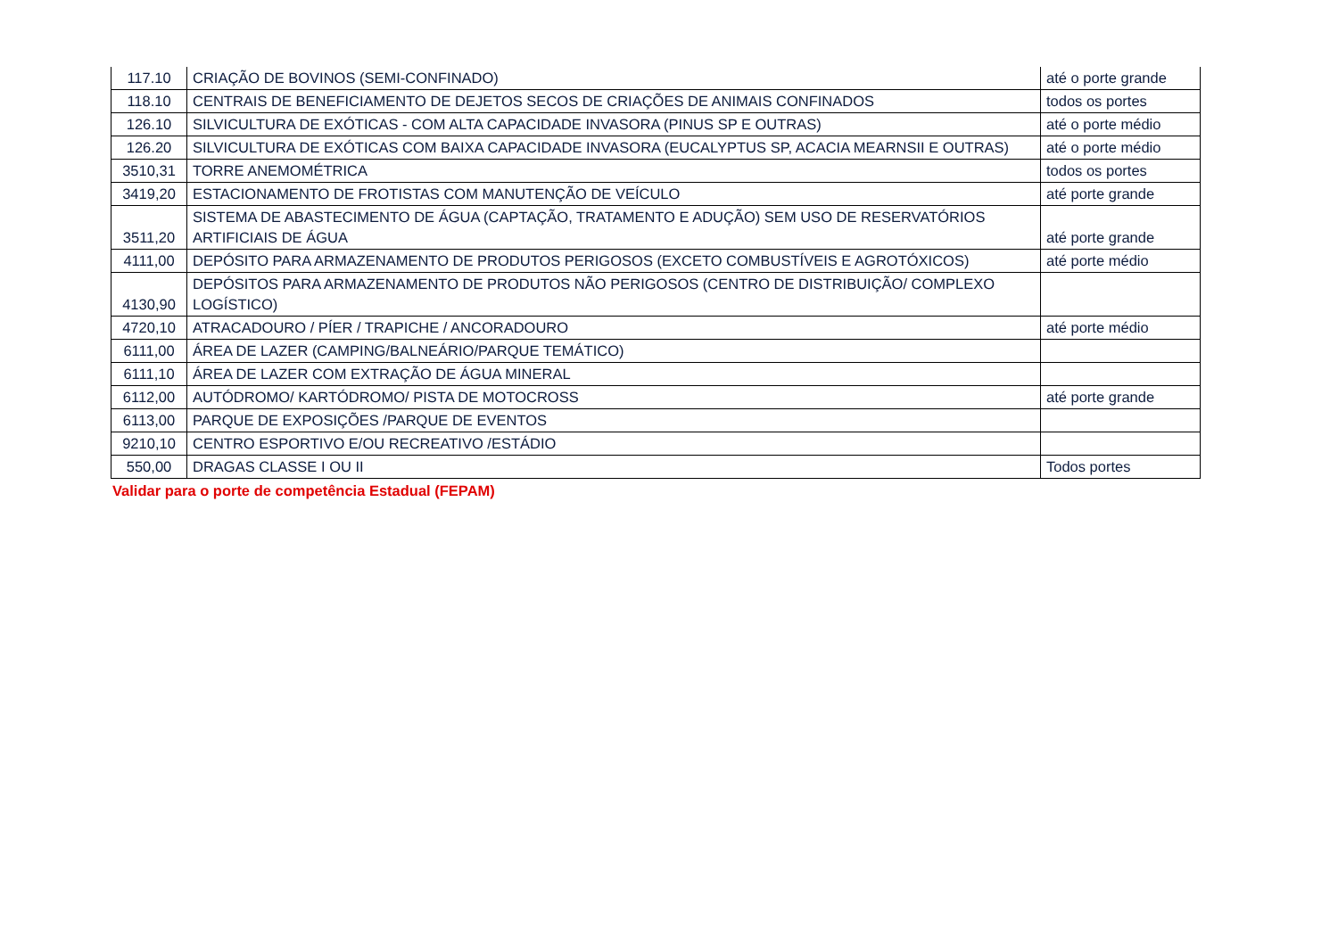| 117.10 | CRIAÇÃO DE BOVINOS (SEMI-CONFINADO) | até o porte grande |
| 118.10 | CENTRAIS DE BENEFICIAMENTO DE DEJETOS SECOS DE CRIAÇÕES DE ANIMAIS CONFINADOS | todos os portes |
| 126.10 | SILVICULTURA DE EXÓTICAS - COM ALTA CAPACIDADE INVASORA (PINUS SP E OUTRAS) | até o porte médio |
| 126.20 | SILVICULTURA DE EXÓTICAS COM BAIXA CAPACIDADE INVASORA (EUCALYPTUS SP, ACACIA MEARNSII E OUTRAS) | até o porte médio |
| 3510,31 | TORRE ANEMOMÉTRICA | todos os portes |
| 3419,20 | ESTACIONAMENTO DE FROTISTAS COM MANUTENÇÃO DE VEÍCULO | até porte grande |
| 3511,20 | SISTEMA DE ABASTECIMENTO DE ÁGUA (CAPTAÇÃO, TRATAMENTO E ADUÇÃO) SEM USO DE RESERVATÓRIOS ARTIFICIAIS DE ÁGUA | até porte grande |
| 4111,00 | DEPÓSITO PARA ARMAZENAMENTO DE PRODUTOS PERIGOSOS (EXCETO COMBUSTÍVEIS E AGROTÓXICOS) | até porte médio |
| 4130,90 | DEPÓSITOS PARA ARMAZENAMENTO DE PRODUTOS NÃO PERIGOSOS (CENTRO DE DISTRIBUIÇÃO/ COMPLEXO LOGÍSTICO) | |
| 4720,10 | ATRACADOURO / PÍER / TRAPICHE / ANCORADOURO | até porte médio |
| 6111,00 | ÁREA DE LAZER (CAMPING/BALNEÁRIO/PARQUE TEMÁTICO) | |
| 6111,10 | ÁREA DE LAZER COM EXTRAÇÃO DE ÁGUA MINERAL | |
| 6112,00 | AUTÓDROMO/ KARTÓDROMO/ PISTA DE MOTOCROSS | até porte grande |
| 6113,00 | PARQUE DE EXPOSIÇÕES /PARQUE DE EVENTOS | |
| 9210,10 | CENTRO ESPORTIVO E/OU RECREATIVO /ESTÁDIO | |
| 550,00 | DRAGAS CLASSE I OU II | Todos portes |
Validar para o porte de competência Estadual (FEPAM)